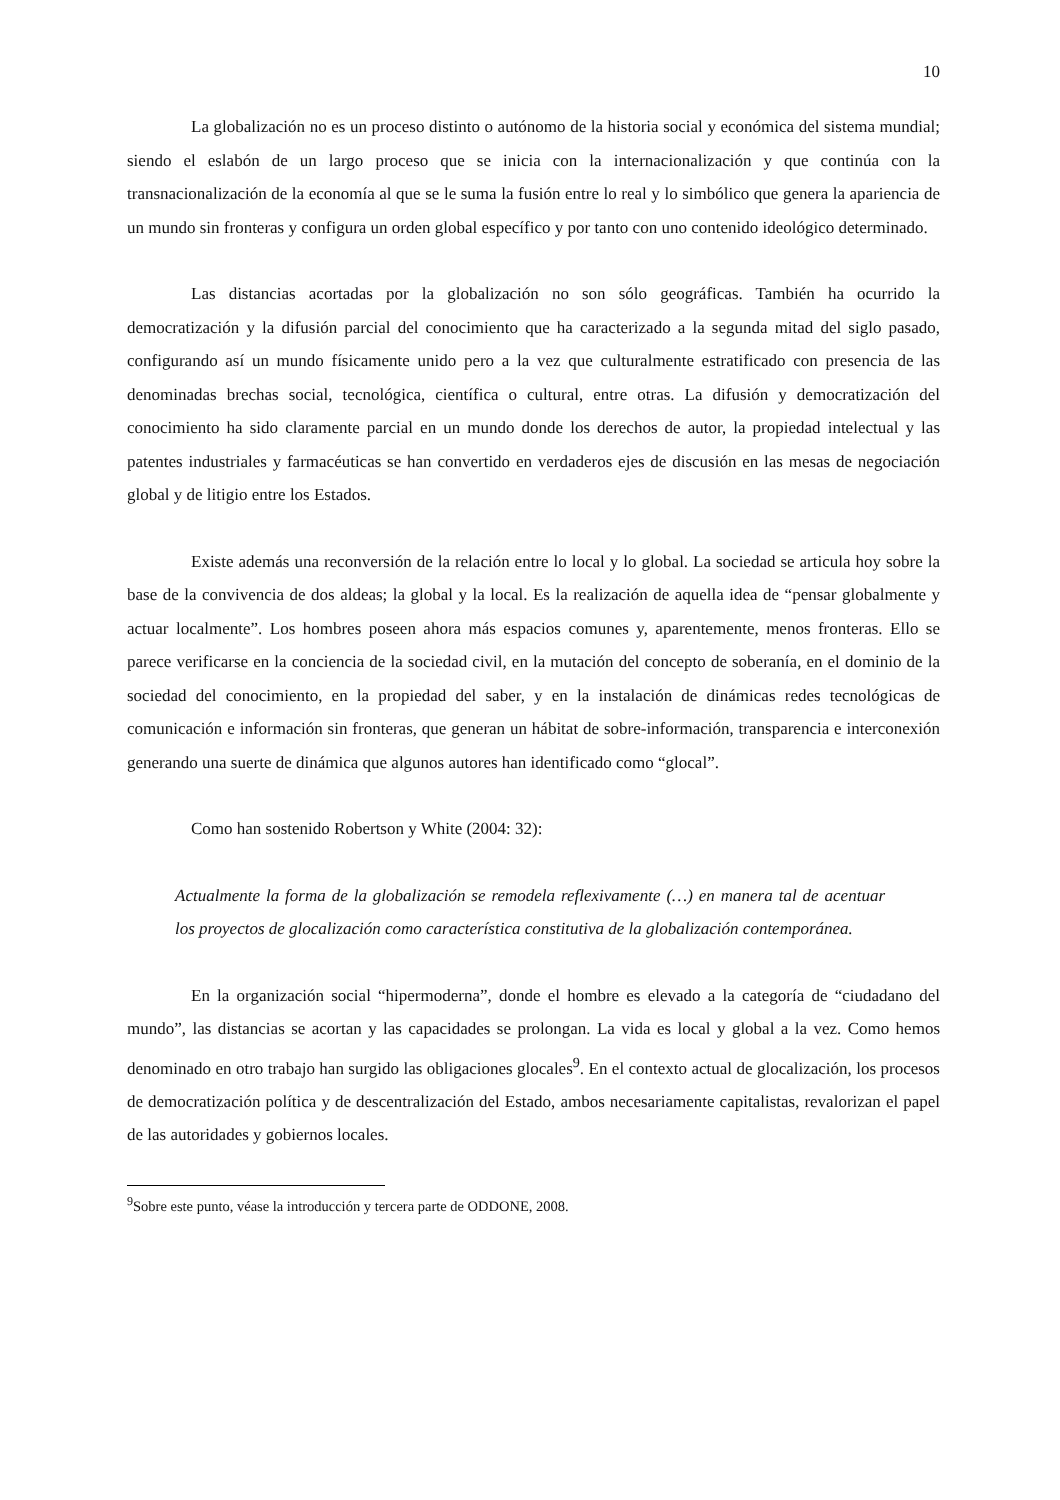10
La globalización no es un proceso distinto o autónomo de la historia social y económica del sistema mundial; siendo el eslabón de un largo proceso que se inicia con la internacionalización y que continúa con la transnacionalización de la economía al que se le suma la fusión entre lo real y lo simbólico que genera la apariencia de un mundo sin fronteras y configura un orden global específico y por tanto con uno contenido ideológico determinado.
Las distancias acortadas por la globalización no son sólo geográficas. También ha ocurrido la democratización y la difusión parcial del conocimiento que ha caracterizado a la segunda mitad del siglo pasado, configurando así un mundo físicamente unido pero a la vez que culturalmente estratificado con presencia de las denominadas brechas social, tecnológica, científica o cultural, entre otras. La difusión y democratización del conocimiento ha sido claramente parcial en un mundo donde los derechos de autor, la propiedad intelectual y las patentes industriales y farmacéuticas se han convertido en verdaderos ejes de discusión en las mesas de negociación global y de litigio entre los Estados.
Existe además una reconversión de la relación entre lo local y lo global. La sociedad se articula hoy sobre la base de la convivencia de dos aldeas; la global y la local. Es la realización de aquella idea de “pensar globalmente y actuar localmente”. Los hombres poseen ahora más espacios comunes y, aparentemente, menos fronteras. Ello se parece verificarse en la conciencia de la sociedad civil, en la mutación del concepto de soberanía, en el dominio de la sociedad del conocimiento, en la propiedad del saber, y en la instalación de dinámicas redes tecnológicas de comunicación e información sin fronteras, que generan un hábitat de sobre-información, transparencia e interconexión generando una suerte de dinámica que algunos autores han identificado como “glocal”.
Como han sostenido Robertson y White (2004: 32):
Actualmente la forma de la globalización se remodela reflexivamente (…) en manera tal de acentuar los proyectos de glocalización como característica constitutiva de la globalización contemporánea.
En la organización social “hipermoderna”, donde el hombre es elevado a la categoría de “ciudadano del mundo”, las distancias se acortan y las capacidades se prolongan. La vida es local y global a la vez. Como hemos denominado en otro trabajo han surgido las obligaciones glocales<sup>9</sup>. En el contexto actual de glocalización, los procesos de democratización política y de descentralización del Estado, ambos necesariamente capitalistas, revalorizan el papel de las autoridades y gobiernos locales.
<sup>9</sup> Sobre este punto, véase la introducción y tercera parte de ODDONE, 2008.